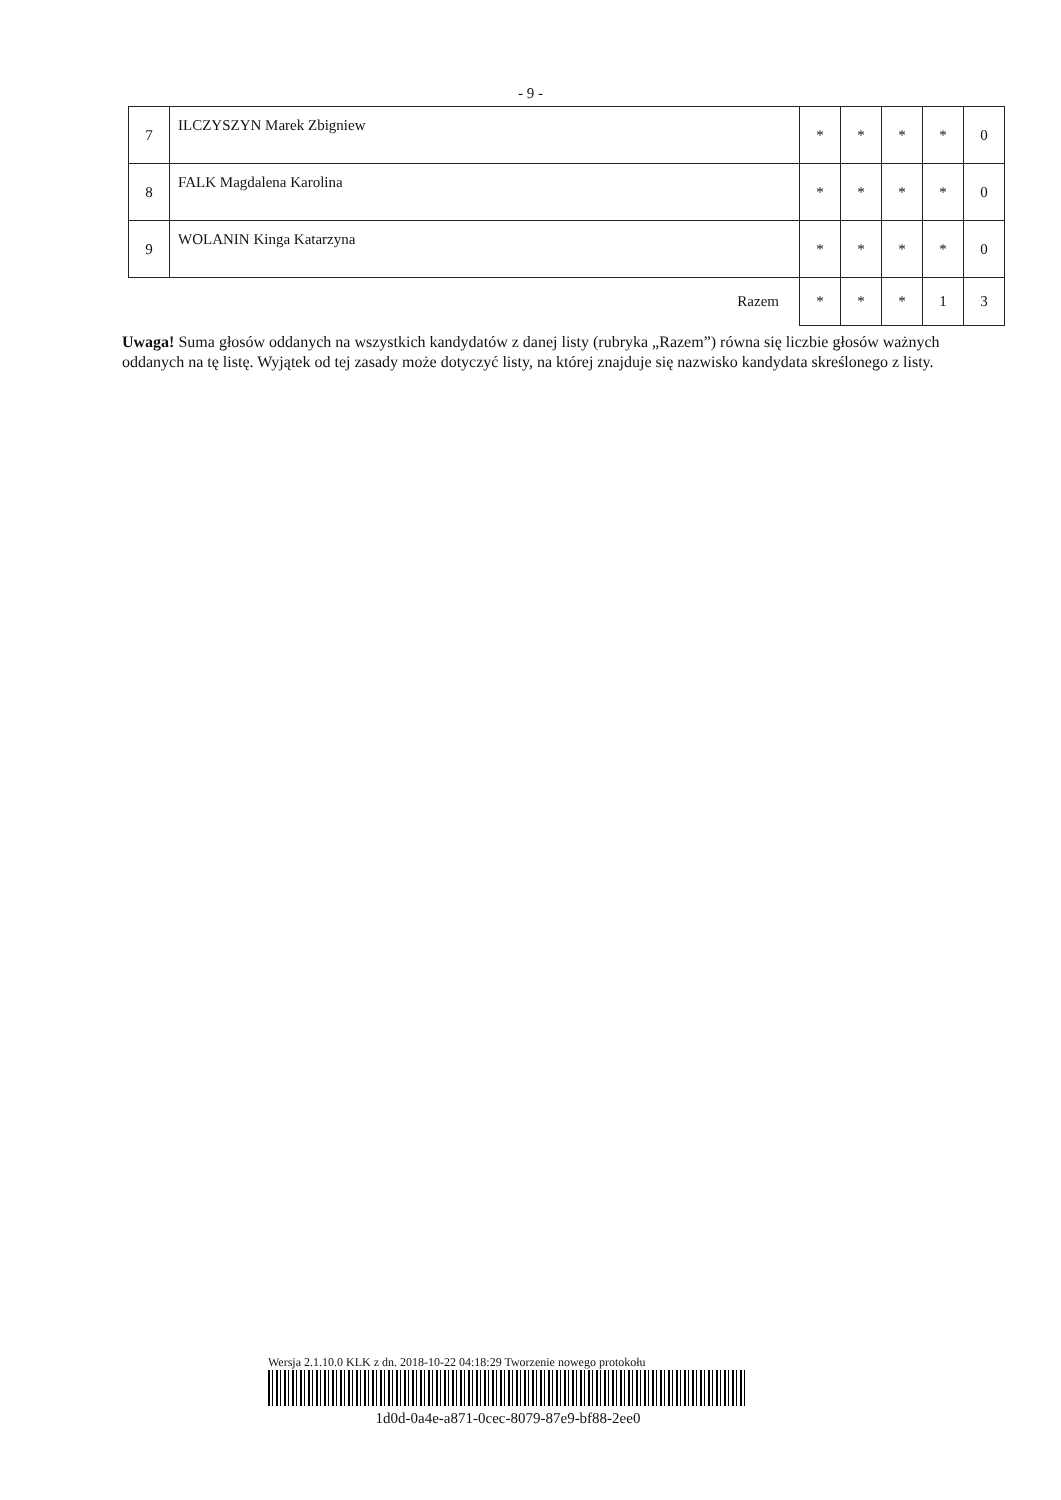- 9 -
| 7 | ILCZYSZYN Marek Zbigniew | * | * | * | * | 0 |
| 8 | FALK Magdalena Karolina | * | * | * | * | 0 |
| 9 | WOLANIN Kinga Katarzyna | * | * | * | * | 0 |
| Razem | | * | * | * | 1 | 3 |
Uwaga! Suma głosów oddanych na wszystkich kandydatów z danej listy (rubryka „Razem”) równa się liczbie głosów ważnych oddanych na tę listę. Wyjątek od tej zasady może dotyczyć listy, na której znajduje się nazwisko kandydata skreślonego z listy.
Wersja 2.1.10.0 KLK z dn. 2018-10-22 04:18:29 Tworzenie nowego protokołu
1d0d-0a4e-a871-0cec-8079-87e9-bf88-2ee0